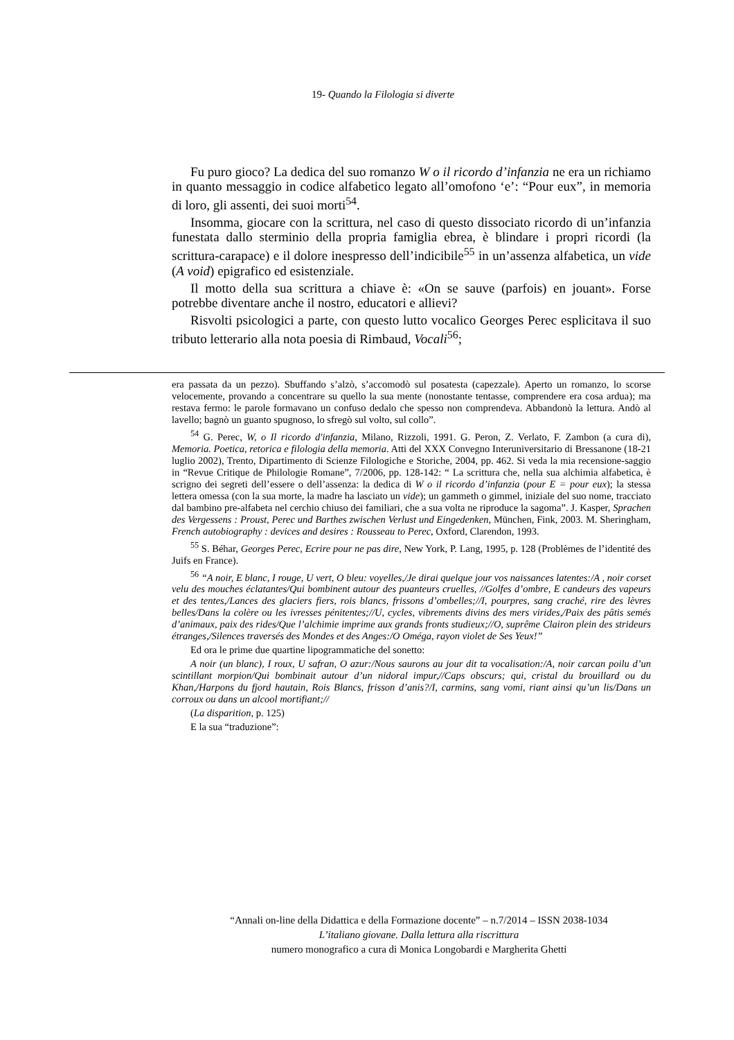19- Quando la Filologia si diverte
Fu puro gioco? La dedica del suo romanzo W o il ricordo d’infanzia ne era un richiamo in quanto messaggio in codice alfabetico legato all’omofono ‘e’: “Pour eux”, in memoria di loro, gli assenti, dei suoi morti<sup>54</sup>.
Insomma, giocare con la scrittura, nel caso di questo dissociato ricordo di un’infanzia funestata dallo sterminio della propria famiglia ebrea, è blindare i propri ricordi (la scrittura-carapace) e il dolore inespresso dell’indicibile<sup>55</sup> in un’assenza alfabetica, un vide (A void) epigrafico ed esistenziale.
Il motto della sua scrittura a chiave è: «On se sauve (parfois) en jouant». Forse potrebbe diventare anche il nostro, educatori e allievi?
Risvolti psicologici a parte, con questo lutto vocalico Georges Perec esplicitava il suo tributo letterario alla nota poesia di Rimbaud, Vocali<sup>56</sup>;
era passata da un pezzo). Sbuffando s’alzò, s’accomodò sul posatesta (capezzale). Aperto un romanzo, lo scorse velocemente, provando a concentrare su quello la sua mente (nonostante tentasse, comprendere era cosa ardua); ma restava fermo: le parole formavano un confuso dedalo che spesso non comprendeva. Abbandonò la lettura. Andò al lavello; bagnò un guanto spugnoso, lo sfregò sul volto, sul collo”.
<sup>54</sup> G. Perec, W, o Il ricordo d'infanzia, Milano, Rizzoli, 1991. G. Peron, Z. Verlato, F. Zambon (a cura di), Memoria. Poetica, retorica e filologia della memoria. Atti del XXX Convegno Interuniversitario di Bressanone (18-21 luglio 2002), Trento, Dipartimento di Scienze Filologiche e Storiche, 2004, pp. 462. Si veda la mia recensione-saggio in “Revue Critique de Philologie Romane”, 7/2006, pp. 128-142: “ La scrittura che, nella sua alchimia alfabetica, è scrigno dei segreti dell’essere o dell’assenza: la dedica di W o il ricordo d’infanzia (pour E = pour eux); la stessa lettera omessa (con la sua morte, la madre ha lasciato un vide); un gammeth o gimmel, iniziale del suo nome, tracciato dal bambino pre-alfabeta nel cerchio chiuso dei familiari, che a sua volta ne riproduce la sagoma”. J. Kasper, Sprachen des Vergessens : Proust, Perec und Barthes zwischen Verlust und Eingedenken, München, Fink, 2003. M. Sheringham, French autobiography : devices and desires : Rousseau to Perec, Oxford, Clarendon, 1993.
<sup>55</sup> S. Béhar, Georges Perec, Ecrire pour ne pas dire, New York, P. Lang, 1995, p. 128 (Problèmes de l’identité des Juifs en France).
<sup>56</sup> “A noir, E blanc, I rouge, U vert, O bleu: voyelles,/Je dirai quelque jour vos naissances latentes:/A , noir corset velu des mouches éclatantes/Qui bombinent autour des puanteurs cruelles, //Golfes d’ombre, E candeurs des vapeurs et des tentes,/Lances des glaciers fiers, rois blancs, frissons d’ombelles;//I, pourpres, sang craché, rire des lèvres belles/Dans la colère ou les ivresses pénitentes;//U, cycles, vibrements divins des mers virides,/Paix des pâtis semés d’animaux, paix des rides/Que l’alchimie imprime aux grands fronts studieux;//O, suprême Clairon plein des strideurs étranges,/Silences traversés des Mondes et des Anges:/O Oméga, rayon violet de Ses Yeux!”
Ed ora le prime due quartine lipogrammatiche del sonetto:
A noir (un blanc), I roux, U safran, O azur:/Nous saurons au jour dit ta vocalisation:/A, noir carcan poilu d’un scintillant morpion/Qui bombinait autour d’un nidoral impur,//Caps obscurs; qui, cristal du brouillard ou du Khan,/Harpons du fjord hautain, Rois Blancs, frisson d’anis?/I, carmins, sang vomi, riant ainsi qu’un lis/Dans un corroux ou dans un alcool mortifiant;//
(La disparition, p. 125)
E la sua “traduzione”:
“Annali on-line della Didattica e della Formazione docente” – n.7/2014 – ISSN 2038-1034
L’italiano giovane. Dalla lettura alla riscrittura
numero monografico a cura di Monica Longobardi e Margherita Ghetti